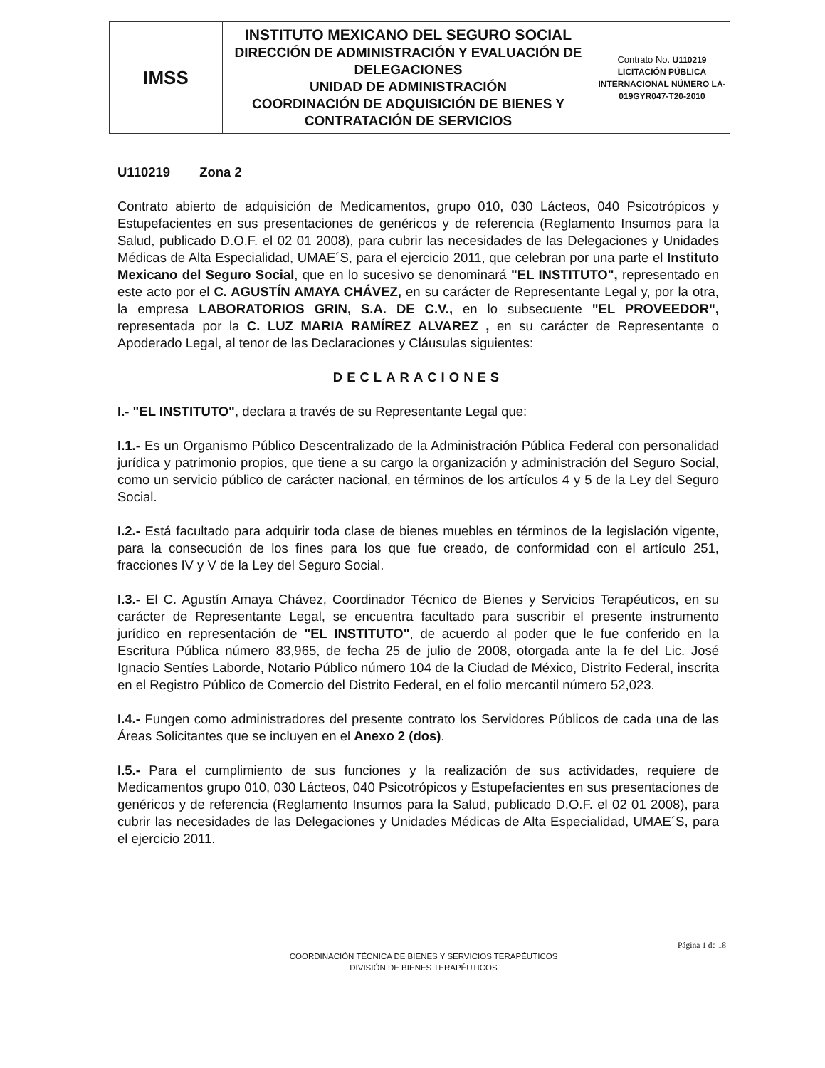| IMSS | INSTITUTO MEXICANO DEL SEGURO SOCIAL DIRECCIÓN DE ADMINISTRACIÓN Y EVALUACIÓN DE DELEGACIONES UNIDAD DE ADMINISTRACIÓN COORDINACIÓN DE ADQUISICIÓN DE BIENES Y CONTRATACIÓN DE SERVICIOS | Contrato No. U110219 LICITACIÓN PÚBLICA INTERNACIONAL NÚMERO LA-019GYR047-T20-2010 |
U110219 Zona 2
Contrato abierto de adquisición de Medicamentos, grupo 010, 030 Lácteos, 040 Psicotrópicos y Estupefacientes en sus presentaciones de genéricos y de referencia (Reglamento Insumos para la Salud, publicado D.O.F. el 02 01 2008), para cubrir las necesidades de las Delegaciones y Unidades Médicas de Alta Especialidad, UMAE´S, para el ejercicio 2011, que celebran por una parte el Instituto Mexicano del Seguro Social, que en lo sucesivo se denominará "EL INSTITUTO", representado en este acto por el C. AGUSTÍN AMAYA CHÁVEZ, en su carácter de Representante Legal y, por la otra, la empresa LABORATORIOS GRIN, S.A. DE C.V., en lo subsecuente "EL PROVEEDOR", representada por la C. LUZ MARIA RAMÍREZ ALVAREZ , en su carácter de Representante o Apoderado Legal, al tenor de las Declaraciones y Cláusulas siguientes:
DECLARACIONES
I.- "EL INSTITUTO", declara a través de su Representante Legal que:
I.1.- Es un Organismo Público Descentralizado de la Administración Pública Federal con personalidad jurídica y patrimonio propios, que tiene a su cargo la organización y administración del Seguro Social, como un servicio público de carácter nacional, en términos de los artículos 4 y 5 de la Ley del Seguro Social.
I.2.- Está facultado para adquirir toda clase de bienes muebles en términos de la legislación vigente, para la consecución de los fines para los que fue creado, de conformidad con el artículo 251, fracciones IV y V de la Ley del Seguro Social.
I.3.- El C. Agustín Amaya Chávez, Coordinador Técnico de Bienes y Servicios Terapéuticos, en su carácter de Representante Legal, se encuentra facultado para suscribir el presente instrumento jurídico en representación de "EL INSTITUTO", de acuerdo al poder que le fue conferido en la Escritura Pública número 83,965, de fecha 25 de julio de 2008, otorgada ante la fe del Lic. José Ignacio Sentíes Laborde, Notario Público número 104 de la Ciudad de México, Distrito Federal, inscrita en el Registro Público de Comercio del Distrito Federal, en el folio mercantil número 52,023.
I.4.- Fungen como administradores del presente contrato los Servidores Públicos de cada una de las Áreas Solicitantes que se incluyen en el Anexo 2 (dos).
I.5.- Para el cumplimiento de sus funciones y la realización de sus actividades, requiere de Medicamentos grupo 010, 030 Lácteos, 040 Psicotrópicos y Estupefacientes en sus presentaciones de genéricos y de referencia (Reglamento Insumos para la Salud, publicado D.O.F. el 02 01 2008), para cubrir las necesidades de las Delegaciones y Unidades Médicas de Alta Especialidad, UMAE´S, para el ejercicio 2011.
Página 1 de 18
COORDINACIÓN TÉCNICA DE BIENES Y SERVICIOS TERAPÉUTICOS
DIVISIÓN DE BIENES TERAPÉUTICOS